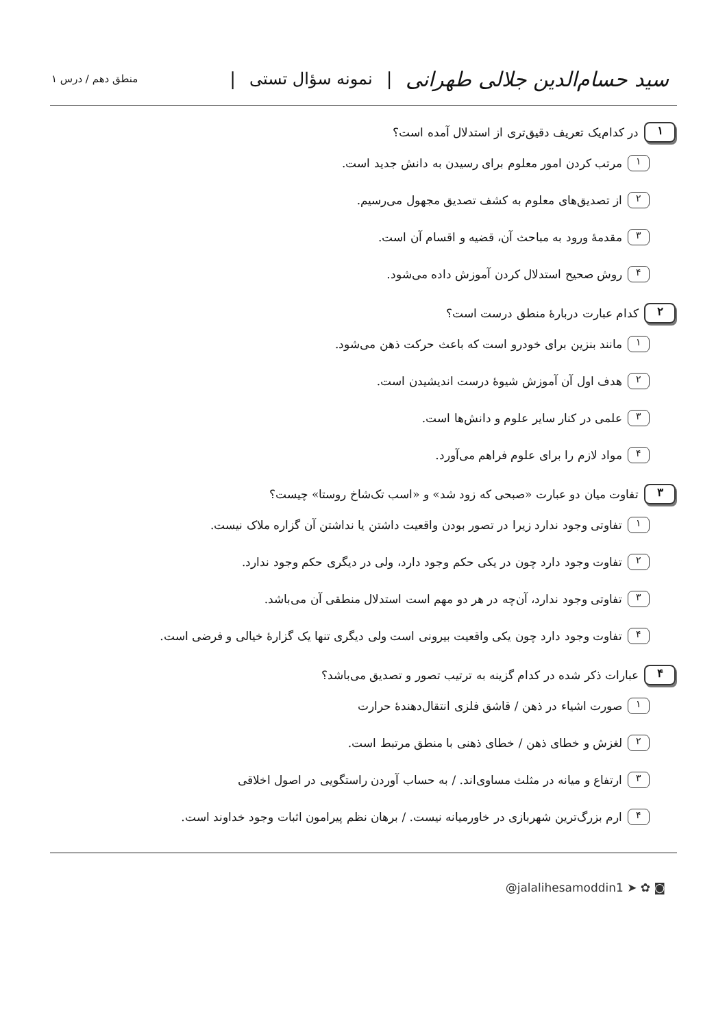سید حسام‌الدین جلالی طهرانی | نمونه سؤال تستی |
منطق دهم / درس ۱
۱ در کدام‌یک تعریف دقیق‌تری از استدلال آمده است؟
۱ مرتب کردن امور معلوم برای رسیدن به دانش جدید است.
۲ از تصدیق‌های معلوم به کشف تصدیق مجهول می‌رسیم.
۳ مقدمهٔ ورود به مباحث آن، قضیه و اقسام آن است.
۴ روش صحیح استدلال کردن آموزش داده می‌شود.
۲ کدام عبارت دربارهٔ منطق درست است؟
۱ مانند بنزین برای خودرو است که باعث حرکت ذهن می‌شود.
۲ هدف اول آن آموزش شیوهٔ درست اندیشیدن است.
۳ علمی در کنار سایر علوم و دانش‌ها است.
۴ مواد لازم را برای علوم فراهم می‌آورد.
۳ تفاوت میان دو عبارت «صبحی که زود شد» و «اسب تک‌شاخ روستا» چیست؟
۱ تفاوتی وجود ندارد زیرا در تصور بودن واقعیت داشتن یا نداشتن آن گزاره ملاک نیست.
۲ تفاوت وجود دارد چون در یکی حکم وجود دارد، ولی در دیگری حکم وجود ندارد.
۳ تفاوتی وجود ندارد، آن‌چه در هر دو مهم است استدلال منطقی آن می‌باشد.
۴ تفاوت وجود دارد چون یکی واقعیت بیرونی است ولی دیگری تنها یک گزارهٔ خیالی و فرضی است.
۴ عبارات ذکر شده در کدام گزینه به ترتیب تصور و تصدیق می‌باشد؟
۱ صورت اشیاء در ذهن / قاشق فلزی انتقال‌دهندهٔ حرارت
۲ لغزش و خطای ذهن / خطای ذهنی با منطق مرتبط است.
۳ ارتفاع و میانه در مثلث مساوی‌اند. / به حساب آوردن راستگویی در اصول اخلاقی
۴ ارم بزرگ‌ترین شهربازی در خاورمیانه نیست. / برهان نظم پیرامون اثبات وجود خداوند است.
@jalalihesamoddin1 ➤ ✿ ◙